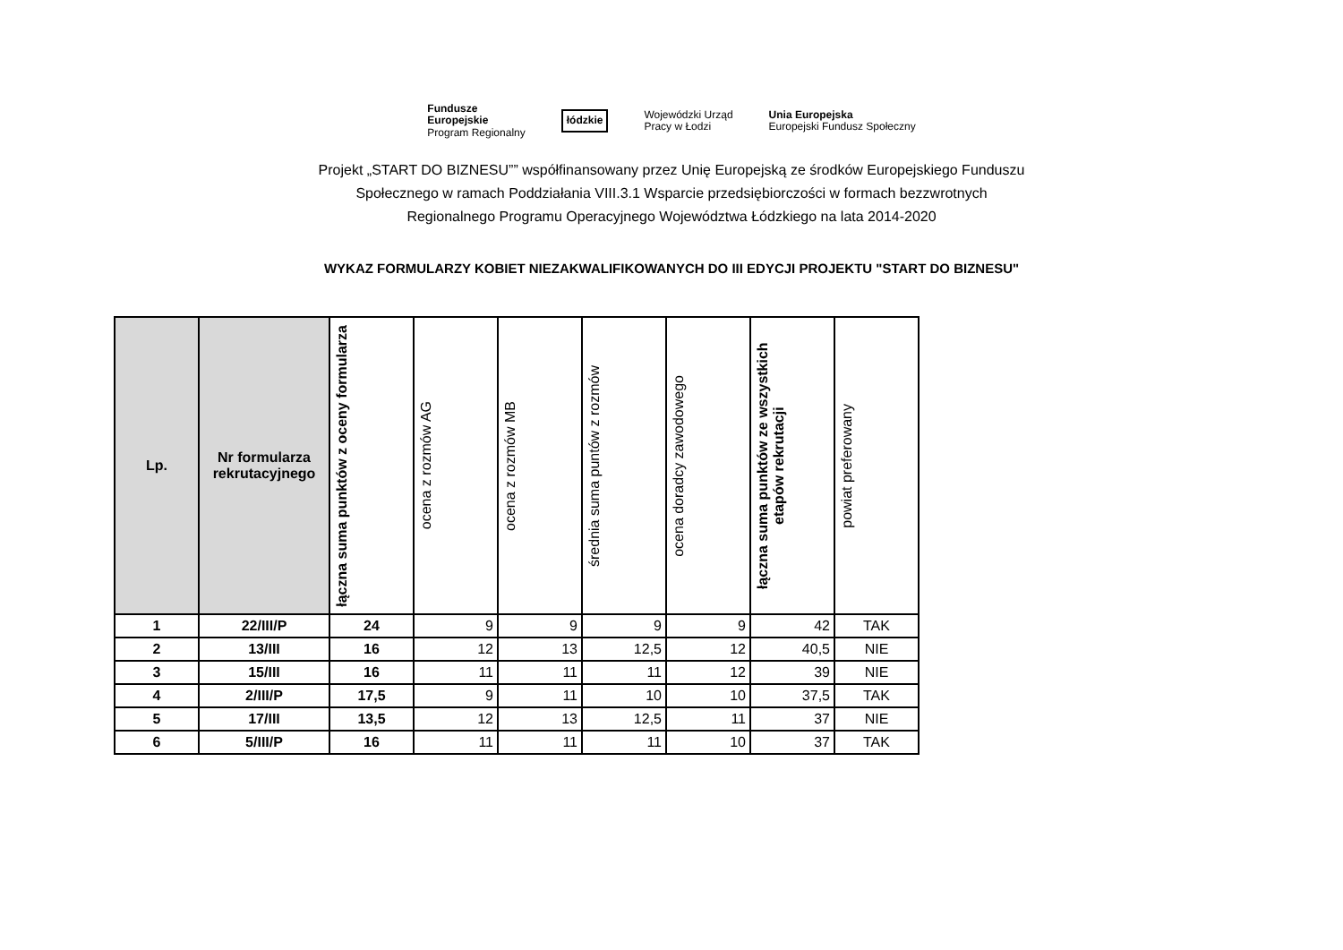Fundusze
Europejskie
Program Regionalny
łódzkie
Wojewódzki Urząd
Pracy w Łodzi
Unia Europejska
Europejski Fundusz Społeczny
Projekt „START DO BIZNESU”” współfinansowany przez Unię Europejską ze środków Europejskiego Funduszu
Społecznego w ramach Poddziałania VIII.3.1 Wsparcie przedsiębiorczości w formach bezzwrotnych
Regionalnego Programu Operacyjnego Województwa Łódzkiego na lata 2014-2020
WYKAZ FORMULARZY KOBIET NIEZAKWALIFIKOWANYCH DO III EDYCJI PROJEKTU "START DO BIZNESU"
| Lp. | Nr formularza rekrutacyjnego | łączna suma punktów z oceny formularza | ocena z rozmów AG | ocena z rozmów MB | średnia suma puntów z rozmów | ocena doradcy zawodowego | łączna suma punktów ze wszystkich etapów rekrutacji | powiat preferowany |
| --- | --- | --- | --- | --- | --- | --- | --- | --- |
| 1 | 22/III/P | 24 | 9 | 9 | 9 | 9 | 42 | TAK |
| 2 | 13/III | 16 | 12 | 13 | 12,5 | 12 | 40,5 | NIE |
| 3 | 15/III | 16 | 11 | 11 | 11 | 12 | 39 | NIE |
| 4 | 2/III/P | 17,5 | 9 | 11 | 10 | 10 | 37,5 | TAK |
| 5 | 17/III | 13,5 | 12 | 13 | 12,5 | 11 | 37 | NIE |
| 6 | 5/III/P | 16 | 11 | 11 | 11 | 10 | 37 | TAK |